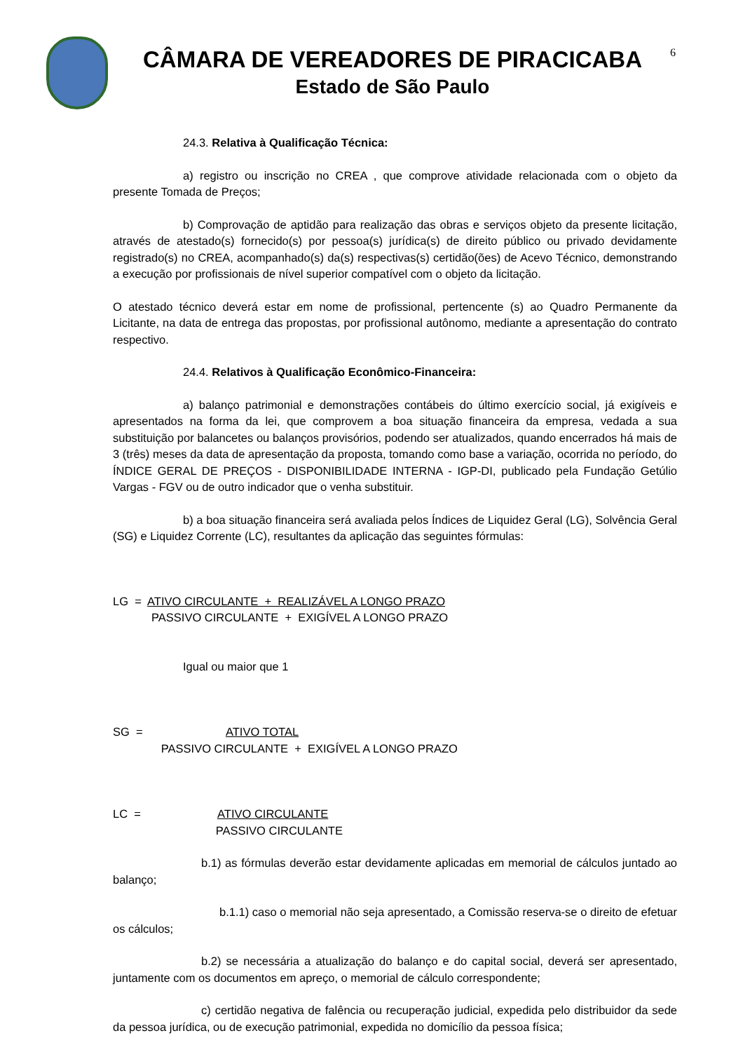6
CÂMARA DE VEREADORES DE PIRACICABA
Estado de São Paulo
24.3. Relativa à Qualificação Técnica:
a) registro ou inscrição no CREA , que comprove atividade relacionada com o objeto da presente Tomada de Preços;
b) Comprovação de aptidão para realização das obras e serviços objeto da presente licitação, através de atestado(s) fornecido(s) por pessoa(s) jurídica(s) de direito público ou privado devidamente registrado(s) no CREA, acompanhado(s) da(s) respectivas(s) certidão(ões) de Acevo Técnico, demonstrando a execução por profissionais de nível superior compatível com o objeto da licitação.
O atestado técnico deverá estar em nome de profissional, pertencente (s) ao Quadro Permanente da Licitante, na data de entrega das propostas, por profissional autônomo, mediante a apresentação do contrato respectivo.
24.4. Relativos à Qualificação Econômico-Financeira:
a) balanço patrimonial e demonstrações contábeis do último exercício social, já exigíveis e apresentados na forma da lei, que comprovem a boa situação financeira da empresa, vedada a sua substituição por balancetes ou balanços provisórios, podendo ser atualizados, quando encerrados há mais de 3 (três) meses da data de apresentação da proposta, tomando como base a variação, ocorrida no período, do ÍNDICE GERAL DE PREÇOS - DISPONIBILIDADE INTERNA - IGP-DI, publicado pela Fundação Getúlio Vargas - FGV ou de outro indicador que o venha substituir.
b) a boa situação financeira será avaliada pelos Índices de Liquidez Geral (LG), Solvência Geral (SG) e Liquidez Corrente (LC), resultantes da aplicação das seguintes fórmulas:
LG = ATIVO CIRCULANTE + REALIZÁVEL A LONGO PRAZO
PASSIVO CIRCULANTE + EXIGÍVEL A LONGO PRAZO
Igual ou maior que 1
SG = ATIVO TOTAL
PASSIVO CIRCULANTE + EXIGÍVEL A LONGO PRAZO
LC = ATIVO CIRCULANTE
PASSIVO CIRCULANTE
b.1) as fórmulas deverão estar devidamente aplicadas em memorial de cálculos juntado ao balanço;
b.1.1) caso o memorial não seja apresentado, a Comissão reserva-se o direito de efetuar os cálculos;
b.2) se necessária a atualização do balanço e do capital social, deverá ser apresentado, juntamente com os documentos em apreço, o memorial de cálculo correspondente;
c) certidão negativa de falência ou recuperação judicial, expedida pelo distribuidor da sede da pessoa jurídica, ou de execução patrimonial, expedida no domicílio da pessoa física;